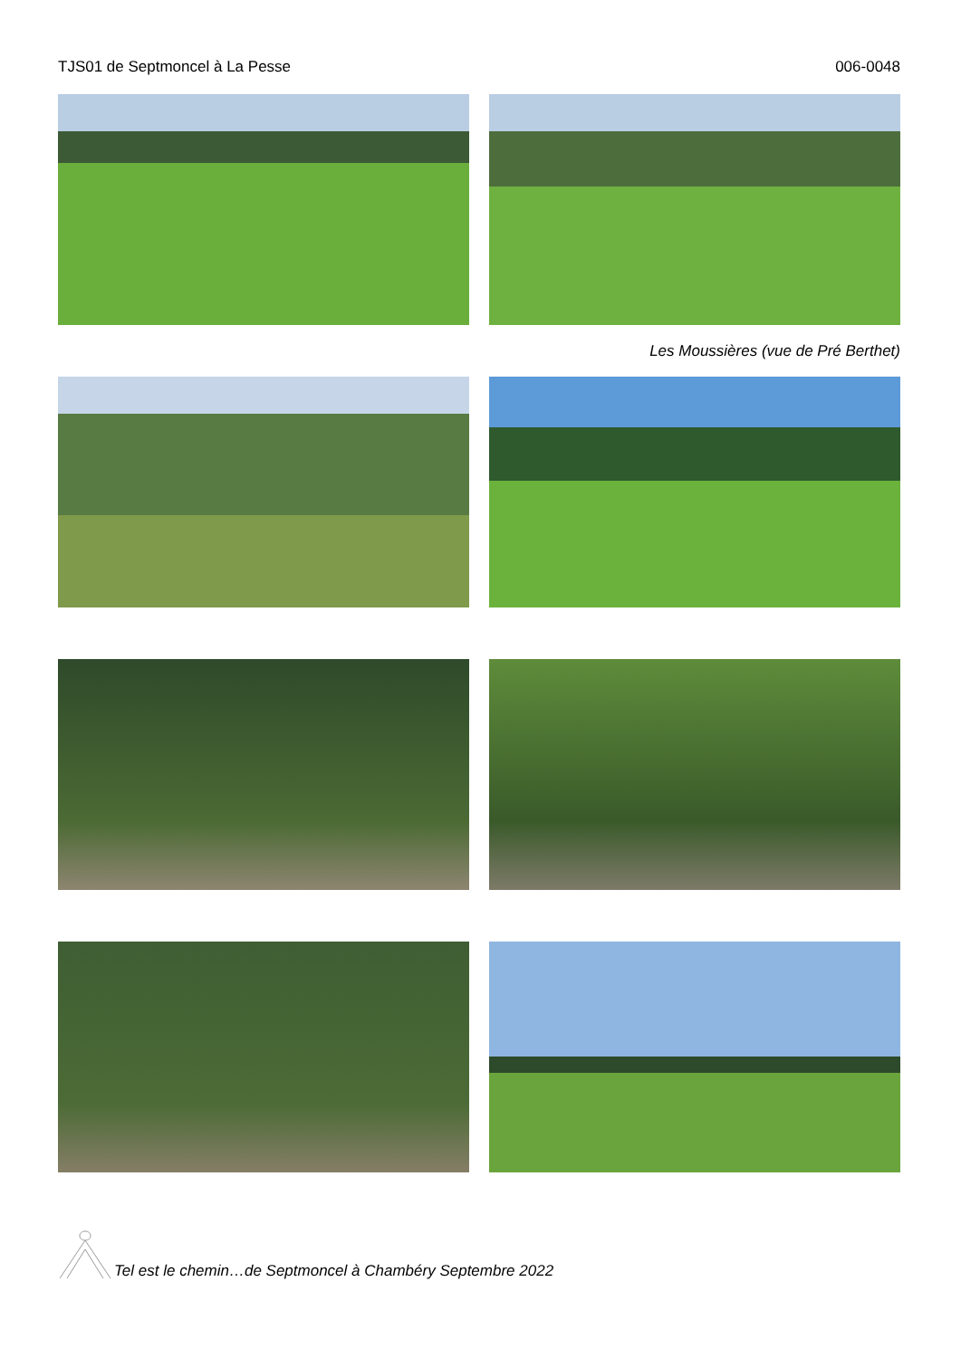TJS01 de Septmoncel à La Pesse 006-0048
Les Moussières (vue de Pré Berthet)
Tel est le chemin…de Septmoncel à Chambéry Septembre 2022